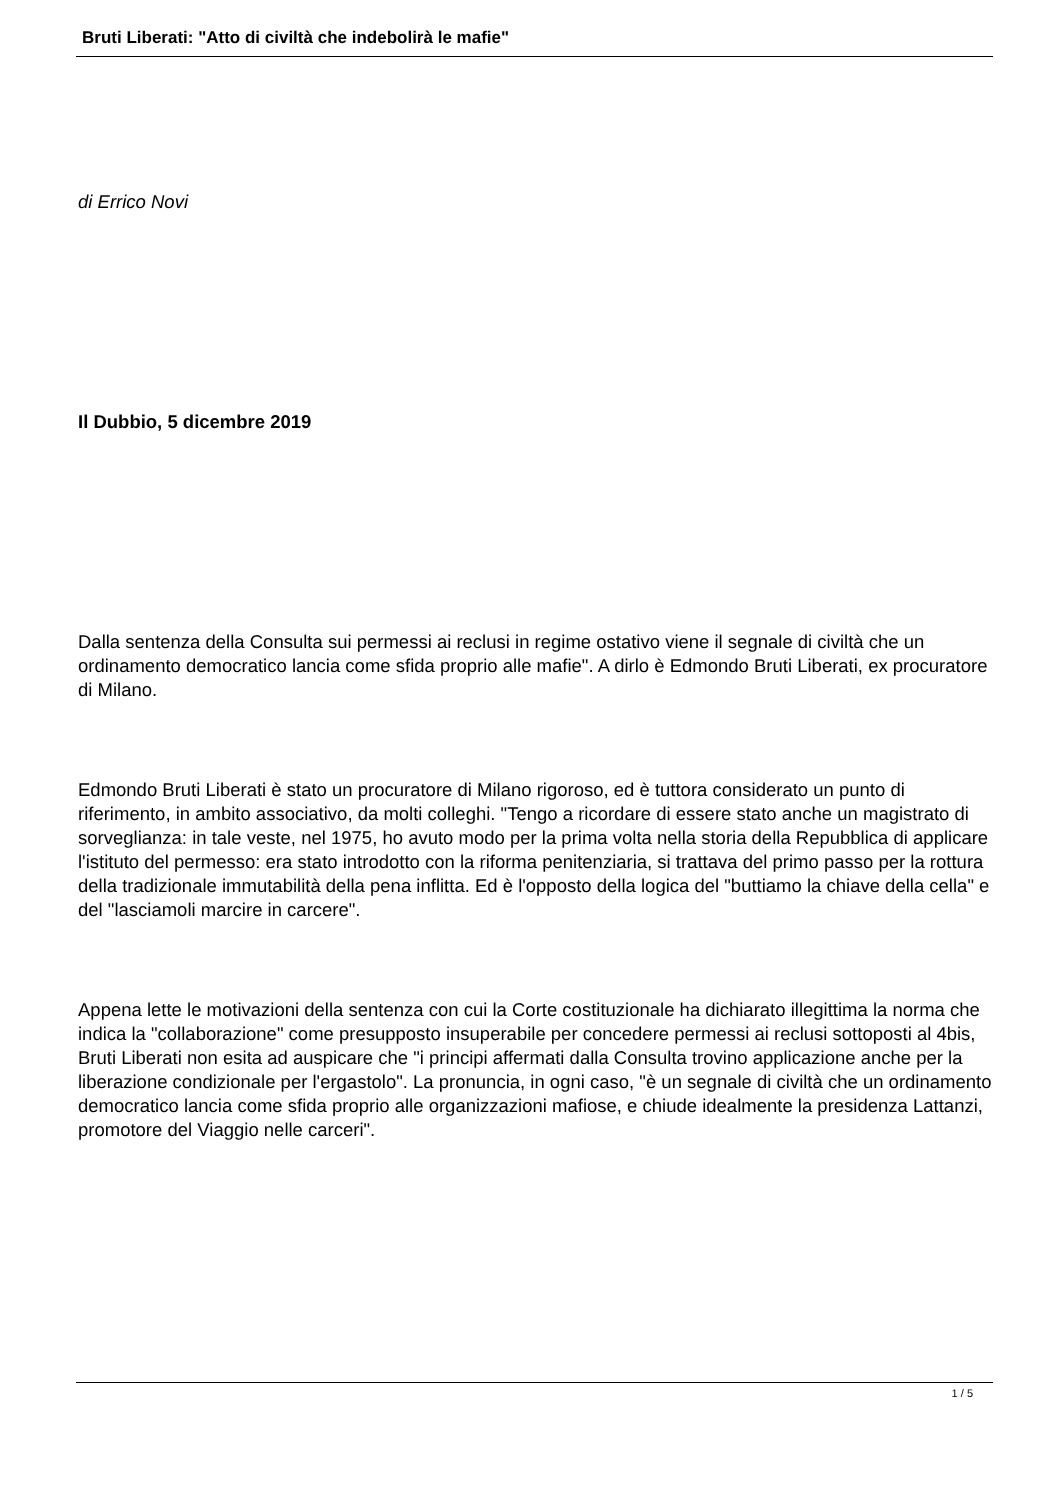Bruti Liberati: "Atto di civiltà che indebolirà le mafie"
di Errico Novi
Il Dubbio, 5 dicembre 2019
Dalla sentenza della Consulta sui permessi ai reclusi in regime ostativo viene il segnale di civiltà che un ordinamento democratico lancia come sfida proprio alle mafie". A dirlo è Edmondo Bruti Liberati, ex procuratore di Milano.
Edmondo Bruti Liberati è stato un procuratore di Milano rigoroso, ed è tuttora considerato un punto di riferimento, in ambito associativo, da molti colleghi. "Tengo a ricordare di essere stato anche un magistrato di sorveglianza: in tale veste, nel 1975, ho avuto modo per la prima volta nella storia della Repubblica di applicare l'istituto del permesso: era stato introdotto con la riforma penitenziaria, si trattava del primo passo per la rottura della tradizionale immutabilità della pena inflitta. Ed è l'opposto della logica del "buttiamo la chiave della cella" e del "lasciamoli marcire in carcere".
Appena lette le motivazioni della sentenza con cui la Corte costituzionale ha dichiarato illegittima la norma che indica la "collaborazione" come presupposto insuperabile per concedere permessi ai reclusi sottoposti al 4bis, Bruti Liberati non esita ad auspicare che "i principi affermati dalla Consulta trovino applicazione anche per la liberazione condizionale per l'ergastolo". La pronuncia, in ogni caso, "è un segnale di civiltà che un ordinamento democratico lancia come sfida proprio alle organizzazioni mafiose, e chiude idealmente la presidenza Lattanzi, promotore del Viaggio nelle carceri".
1 / 5